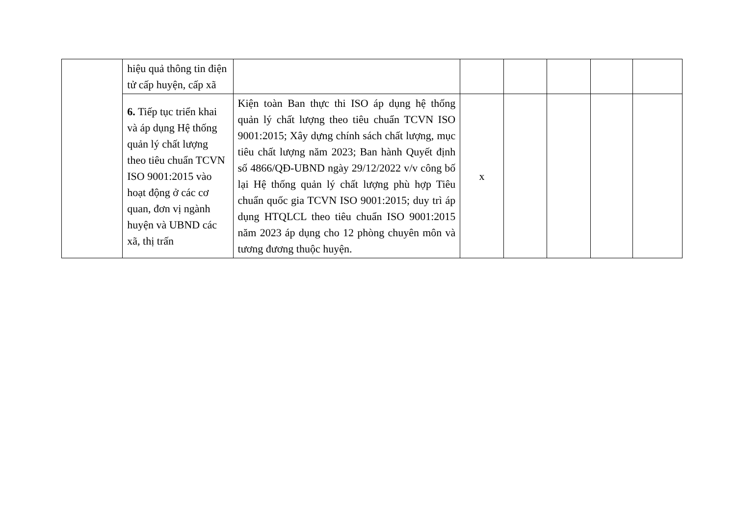| | hiệu quả thông tin điện tử cấp huyện, cấp xã | | | | | | |
| | 6. Tiếp tục triển khai và áp dụng Hệ thống quản lý chất lượng theo tiêu chuẩn TCVN ISO 9001:2015 vào hoạt động ở các cơ quan, đơn vị ngành huyện và UBND các xã, thị trấn | Kiện toàn Ban thực thi ISO áp dụng hệ thống quản lý chất lượng theo tiêu chuẩn TCVN ISO 9001:2015; Xây dựng chính sách chất lượng, mục tiêu chất lượng năm 2023; Ban hành Quyết định số 4866/QĐ-UBND ngày 29/12/2022 v/v công bố lại Hệ thống quản lý chất lượng phù hợp Tiêu chuẩn quốc gia TCVN ISO 9001:2015; duy trì áp dụng HTQLCL theo tiêu chuẩn ISO 9001:2015 năm 2023 áp dụng cho 12 phòng chuyên môn và tương đương thuộc huyện. | x | | | | |